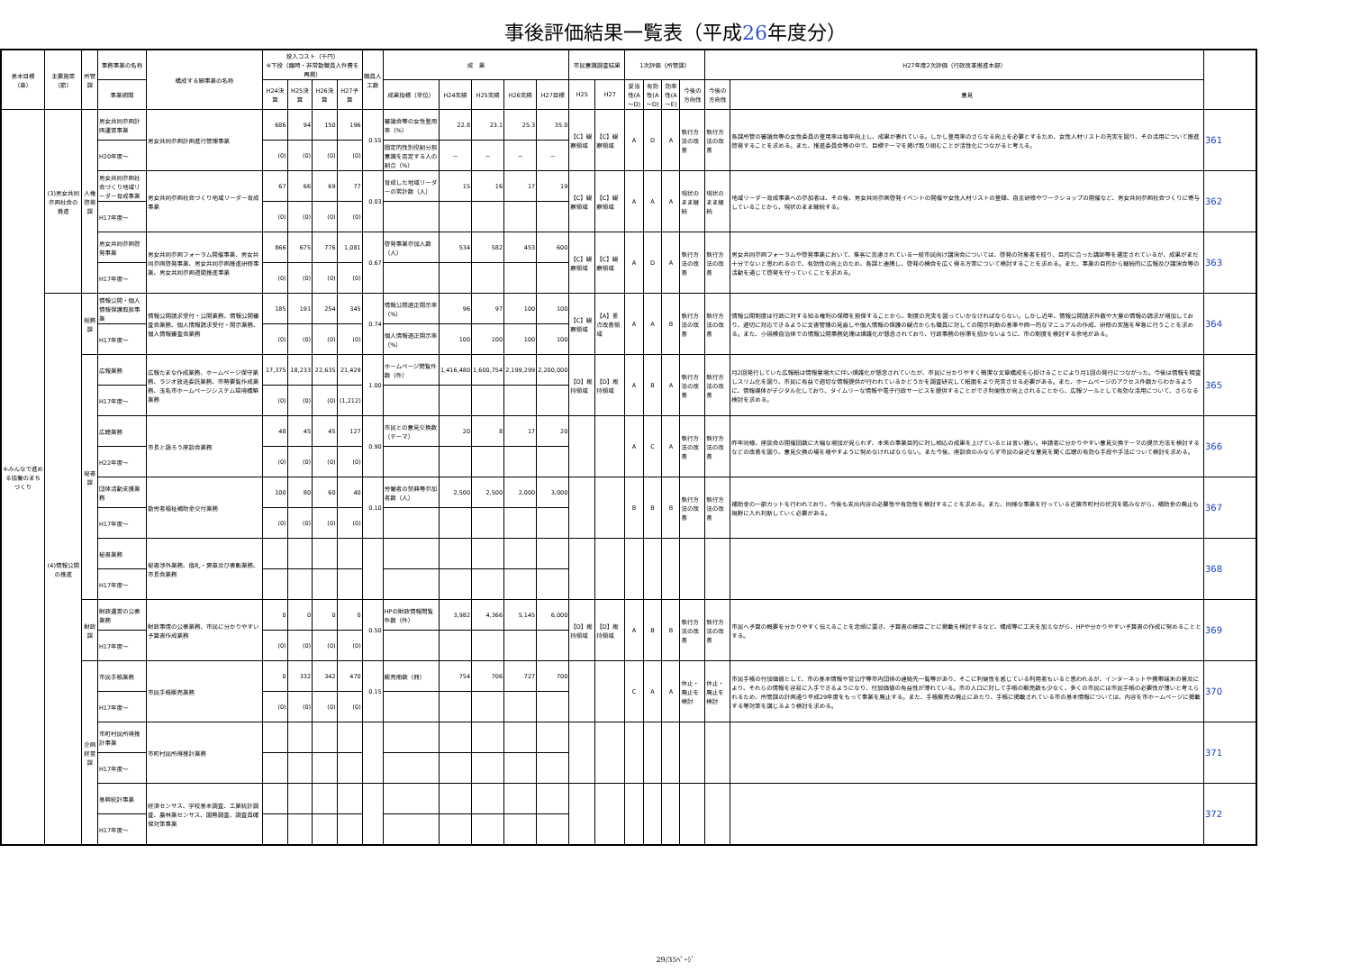事後評価結果一覧表（平成26年度分）
| 基本目標（章） | 主要施策（節） | 所管課 | 事務事業の名称 | 構成する細事業の名称 | 投入コスト（千円） ※下段（臨時・非常勤職員人件費を再掲） | | | | 職員人工数 | 成 果 | | | | | 市民意識調査結果 | | 1次評価（所管課） | | | | H27年度2次評価（行政改革推進本部） | | |
| --- | --- | --- | --- | --- | --- | --- | --- | --- | --- | --- | --- | --- | --- | --- | --- | --- | --- | --- | --- | --- | --- | --- | --- |
| | | | 事業期間 | | H24決算 | H25決算 | H26決算 | H27予算 | | 成果指標（単位） | H24実績 | H25実績 | H26実績 | H27目標 | H25 | H27 | 妥当性(A～D) | 有効性(A～D) | 効率性(A～E) | 今後の方向性 | 今後の方向性 | 意見 | |
| ⑥みんなで進める協働のまちづくり | (3)男女共同参画社会の推進 | 人権啓発課 | 男女共同参画計画運営事業 | 男女共同参画計画進行管理事業 | 686 | 94 | 150 | 196 | 0.55 | 審議会等の女性登用率（%） | 22.8 | 23.1 | 25.3 | 35.0 | 【C】観察領域 | 【C】観察領域 | A | D | A | 執行方法の改善 | 執行方法の改善 | 各課所管の審議会等の女性委員の登用率は毎年向上し、成果が表れている。しかし登用率のさらなる向上を必要とするため、女性人材リストの充実を図り、その活用について推進啓発することを求める。また、推進委員会等の中で、目標テーマを掲げ取り組むことが活性化につながると考える。 | 361 |
| | | | H20年度～ | | (0) | (0) | (0) | (0) | | 固定的性別役割分担意識を否定する人の割合（%） | － | － | － | － | | | | | | | | | |
| | | | 男女共同参画社会づくり地域リーダー育成事業 | 男女共同参画社会づくり地域リーダー育成事業 | 67 | 66 | 69 | 77 | 0.03 | 育成した地域リーダーの累計数（人） | 15 | 16 | 17 | 19 | 【C】観察領域 | 【C】観察領域 | A | A | A | 現状のまま継続 | 現状のまま継続 | 地域リーダー育成事業への参加者は、その後、男女共同参画啓発イベントの開催や女性人材リストの登録、自主研修やワークショップの開催など、男女共同参画社会づくりに寄与していることから、現状のまま継続する。 | 362 |
| | | | H17年度～ | | (0) | (0) | (0) | (0) | | | | | | | | | | | | | | | |
| | | | 男女共同参画啓発事業 | 男女共同参画フォーラム開催事業、男女共同参画啓発事業、男女共同参画推進研修事業、男女共同参画週間推進事業 | 866 | 675 | 776 | 1,081 | 0.67 | 啓発事業参加人数（人） | 534 | 582 | 453 | 600 | 【C】観察領域 | 【C】観察領域 | A | D | A | 執行方法の改善 | 執行方法の改善 | 男女共同参画フォーラムや啓発事業において、集客に苦慮されている一般市民向け講演会については、啓発の対象者を絞り、目的に合った講師等を選定されているが、成果がまだ十分でないと思われるので、有効性の向上のため、各課と連携し、啓発の機会を広く得る方策について検討することを求める。また、事業の目的から継続的に広報及び講演会等の活動を通じて啓発を行っていくことを求める。 | 363 |
| | | | H17年度～ | | (0) | (0) | (0) | (0) | | | | | | | | | | | | | | | |
| | (4)情報公開の推進 | 総務課 | 情報公開・個人情報保護取扱事業 | 情報公開請求受付・公開業務、情報公開審査会業務、個人情報請求受付・開示業務、個人情報審査会業務 | 185 | 191 | 254 | 345 | 0.74 | 情報公開適正開示率（%） | 96 | 97 | 100 | 100 | 【C】観察領域 | 【A】重点改善領域 | A | A | B | 執行方法の改善 | 執行方法の改善 | 情報公開制度は行政に対する知る権利の保障を担保することから、制度の充実を図っていかなければならない。しかし近年、情報公開請求件数や大量の情報の請求が増加しており、適切に対応できるように文書管理の見直しや個人情報の保護の観点からも職員に対しての開示判断の基準や画一的なマニュアルの作成、研修の実施を早急に行うことを求める。また、小規模自治体での情報公開事務処理は煩雑化が懸念されており、行政事務の停滞を招かないように、市の制度を検討する余地がある。 | 364 |
| | | | H17年度～ | | (0) | (0) | (0) | (0) | | 個人情報適正開示率（%） | 100 | 100 | 100 | 100 | | | | | | | | | |
| | | 秘書課 | 広報業務 | 広報たまな作成業務、ホームページ保守業務、ラジオ放送委託業務、市勢要覧作成業務、玉名市ホームページシステム環境構築業務 | 17,375 | 18,233 | 22,635 | 21,429 | 1.00 | ホームページ閲覧件数（件） | 1,416,480 | 1,600,754 | 2,199,299 | 2,200,000 | 【D】維持領域 | 【D】維持領域 | A | B | A | 執行方法の改善 | 執行方法の改善 | 月2回発行していた広報紙は情報量増大に伴い煩雑化が懸念されていたが、市民に分かりやすく簡潔な文章構成を心掛けることにより月1回の発行につながった。今後は情報を精査しスリム化を図り、市民に有益で適切な情報提供が行われているかどうかを調査研究して紙面をより充実させる必要がある。また、ホームページのアクセス件数からわかるように、情報媒体がデジタル化しており、タイムリーな情報や電子行政サービスを提供することができ利便性が向上されることから、広報ツールとして有効な活用について、さらなる検討を求める。 | 365 |
| | | | H17年度～ | | (0) | (0) | (0) | (1,212) | | | | | | | | | | | | | | | |
| | | | 広聴業務 | 市長と語ろう座談会業務 | 48 | 45 | 45 | 127 | 0.90 | 市民との意見交換数（テーマ） | 20 | 8 | 17 | 20 | | | A | C | A | 執行方法の改善 | 執行方法の改善 | 昨年同様、座談会の開催回数に大幅な増加が見られず、本来の事業目的に対し相応の成果を上げているとは言い難い。申請者に分かりやすい意見交換テーマの提示方法を検討するなどの改善を図り、意見交換の場を増やすように努めなければならない。また今後、座談会のみならず市民の身近な意見を聞く広聴の有効な手段や手法について検討を求める。 | 366 |
| | | | H22年度～ | | (0) | (0) | (0) | (0) | | | | | | | | | | | | | | | |
| | | | 団体活動支援業務 | 勤労者福祉補助金交付業務 | 100 | 80 | 60 | 40 | 0.10 | 労働者の祭典等参加者数（人） | 2,500 | 2,500 | 2,000 | 3,000 | | | B | B | B | 執行方法の改善 | 執行方法の改善 | 補助金の一部カットを行われており、今後も支出内容の必要性や有効性を検討することを求める。また、同様な事業を行っている近隣市町村の状況を鑑みながら、補助金の廃止も視野に入れ判断していく必要がある。 | 367 |
| | | | H17年度～ | | (0) | (0) | (0) | (0) | | | | | | | | | | | | | | | |
| | | | 秘書業務 | 秘書渉外業務、儀礼・褒章及び表彰業務、市長会業務 | | | | | | | | | | | | | | | | | | | 368 |
| | | | H17年度～ | | | | | | | | | | | | | | | | | | | | |
| | | 財政課 | 財政運営の公表業務 | 財政事情の公表業務、市民に分かりやすい予算書作成業務 | 0 | 0 | 0 | 0 | 0.50 | HPの財政情報閲覧件数（件） | 3,982 | 4,366 | 5,145 | 6,000 | 【D】維持領域 | 【D】維持領域 | A | B | B | 執行方法の改善 | 執行方法の改善 | 市民へ予算の概要を分かりやすく伝えることを念頭に置き、予算書の細目ごとに掲載を検討するなど、構成等に工夫を加えながら、HPや分かりやすい予算書の作成に努めることとする。 | 369 |
| | | | H17年度～ | | (0) | (0) | (0) | (0) | | | | | | | | | | | | | | | |
| | | 企画経営課 | 市民手帳業務 | 市民手帳販売業務 | 0 | 332 | 342 | 470 | 0.15 | 販売冊数（冊） | 754 | 706 | 727 | 700 | | | C | A | A | 休止・廃止を検討 | 休止・廃止を検討 | 市民手帳の付加価値として、市の基本情報や官公庁等市内団体の連絡先一覧等があり、そこに利便性を感じている利用者もいると思われるが、インターネットや携帯端末の普及により、それらの情報を容易に入手できるようになり、付加価値の有益性が薄れている。市の人口に対して手帳の販売数も少なく、多くの市民には市民手帳の必要性が薄いと考えられるため、所管課の計画通り平成29年度をもって事業を廃止する。また、手帳販売の廃止にあたり、手帳に掲載されている市の基本情報については、内容を市ホームページに掲載する等対策を講じるよう検討を求める。 | 370 |
| | | | H17年度～ | | (0) | (0) | (0) | (0) | | | | | | | | | | | | | | | |
| | | | 市町村民所得推計事業 | 市町村民所得推計業務 | | | | | | | | | | | | | | | | | | | 371 |
| | | | H17年度～ | | | | | | | | | | | | | | | | | | | | |
| | | | 基幹統計事業 | 経済センサス、学校基本調査、工業統計調査、農林業センサス、国勢調査、調査員確保対策事業 | | | | | | | | | | | | | | | | | | | 372 |
| | | | H17年度～ | | | | | | | | | | | | | | | | | | | | |
29/35ﾍﾟｰｼﾞ